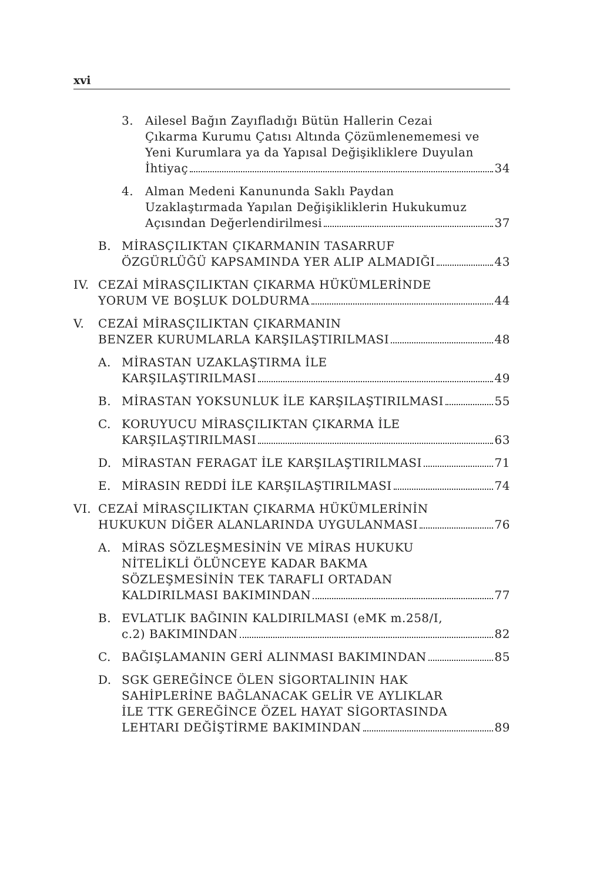xvi
3. Ailesel Bağın Zayıfladığı Bütün Hallerin Cezai
Çıkarma Kurumu Çatısı Altında Çözümlenememesi ve
Yeni Kurumlara ya da Yapısal Değişikliklere Duyulan
İhtiyaç 34
4. Alman Medeni Kanununda Saklı Paydan
Uzaklaştırmada Yapılan Değişikliklerin Hukukumuz
Açısından Değerlendirilmesi 37
B. MİRASÇILIKTAN ÇIKARMANIN TASARRUF
ÖZGÜRLÜĞÜ KAPSAMINDA YER ALIP ALMADIĞI 43
IV. CEZAİ MİRASÇILIKTAN ÇIKARMA HÜKÜMLERİNDE
YORUM VE BOŞLUK DOLDURMA 44
V. CEZAİ MİRASÇILIKTAN ÇIKARMANIN
BENZER KURUMLARLA KARŞILAŞTIRILMASI 48
A. MİRASTAN UZAKLAŞTIRMA İLE
KARŞILAŞTIRILMASI 49
B. MİRASTAN YOKSUNLUK İLE KARŞILAŞTIRILMASI 55
C. KORUYUCU MİRASÇILIKTAN ÇIKARMA İLE
KARŞILAŞTIRILMASI 63
D. MİRASTAN FERAGAT İLE KARŞILAŞTIRILMASI 71
E. MİRASIN REDDİ İLE KARŞILAŞTIRILMASI 74
VI. CEZAİ MİRASÇILIKTAN ÇIKARMA HÜKÜMLERİNİN
HUKUKUN DİĞER ALANLARINDA UYGULANMASI 76
A. MİRAS SÖZLEŞMESİNİN VE MİRAS HUKUKU
NİTELİKLİ ÖLÜNCEYE KADAR BAKMA
SÖZLEŞMESİNİN TEK TARAFLI ORTADAN
KALDIRILMASI BAKIMINDAN 77
B. EVLATLIK BAĞININ KALDIRILMASI (eMK m.258/I,
c.2) BAKIMINDAN 82
C. BAĞIŞLAMANIN GERİ ALINMASI BAKIMINDAN 85
D. SGK GEREĞİNCE ÖLEN SİGORTALININ HAK
SAHİPLERİNE BAĞLANACAK GELİR VE AYLIKLAR
İLE TTK GEREĞİNCE ÖZEL HAYAT SİGORTASINDA
LEHTARI DEĞİŞTİRME BAKIMINDAN 89